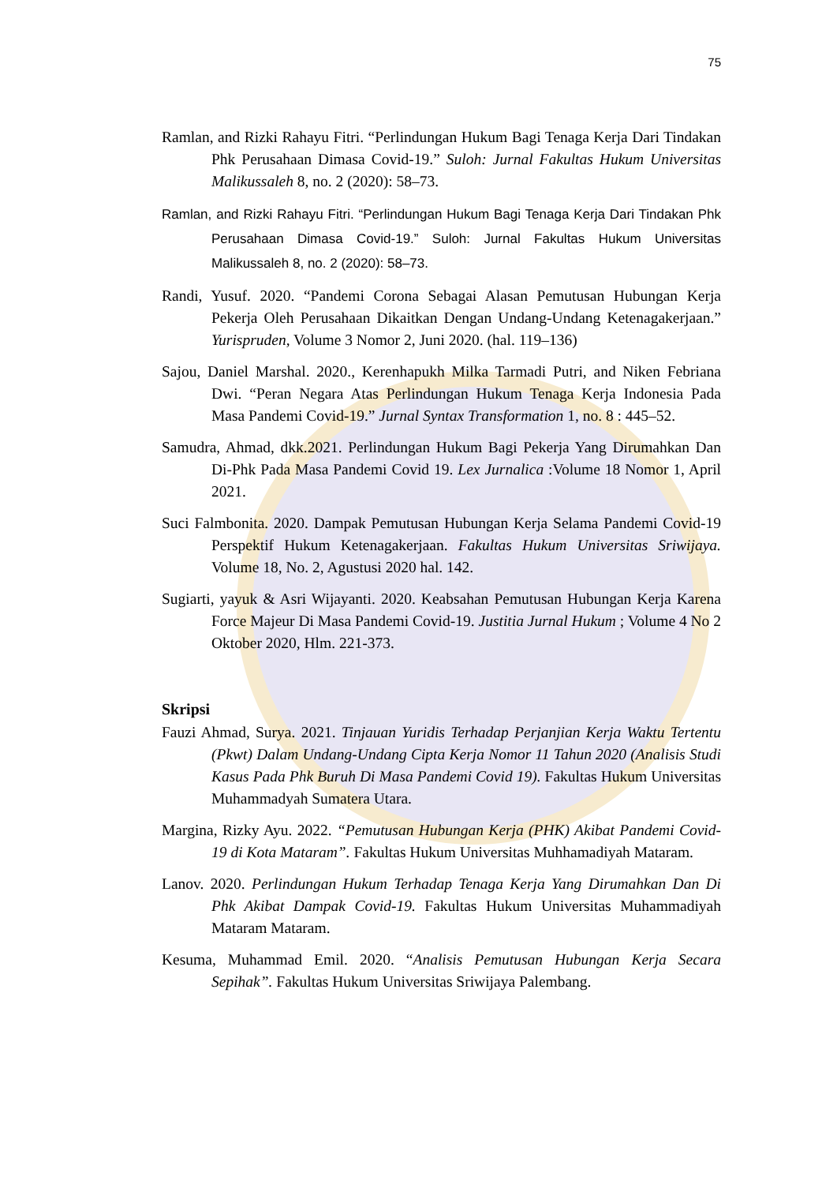75
Ramlan, and Rizki Rahayu Fitri. “Perlindungan Hukum Bagi Tenaga Kerja Dari Tindakan Phk Perusahaan Dimasa Covid-19.” Suloh: Jurnal Fakultas Hukum Universitas Malikussaleh 8, no. 2 (2020): 58–73.
Ramlan, and Rizki Rahayu Fitri. “Perlindungan Hukum Bagi Tenaga Kerja Dari Tindakan Phk Perusahaan Dimasa Covid-19.” Suloh: Jurnal Fakultas Hukum Universitas Malikussaleh 8, no. 2 (2020): 58–73.
Randi, Yusuf. 2020. “Pandemi Corona Sebagai Alasan Pemutusan Hubungan Kerja Pekerja Oleh Perusahaan Dikaitkan Dengan Undang-Undang Ketenagakerjaan.” Yurispruden, Volume 3 Nomor 2, Juni 2020. (hal. 119–136)
Sajou, Daniel Marshal. 2020., Kerenhapukh Milka Tarmadi Putri, and Niken Febriana Dwi. “Peran Negara Atas Perlindungan Hukum Tenaga Kerja Indonesia Pada Masa Pandemi Covid-19.” Jurnal Syntax Transformation 1, no. 8 : 445–52.
Samudra, Ahmad, dkk.2021. Perlindungan Hukum Bagi Pekerja Yang Dirumahkan Dan Di-Phk Pada Masa Pandemi Covid 19. Lex Jurnalica :Volume 18 Nomor 1, April 2021.
Suci Falmbonita. 2020. Dampak Pemutusan Hubungan Kerja Selama Pandemi Covid-19 Perspektif Hukum Ketenagakerjaan. Fakultas Hukum Universitas Sriwijaya. Volume 18, No. 2, Agustusi 2020 hal. 142.
Sugiarti, yayuk & Asri Wijayanti. 2020. Keabsahan Pemutusan Hubungan Kerja Karena Force Majeur Di Masa Pandemi Covid-19. Justitia Jurnal Hukum ; Volume 4 No 2 Oktober 2020, Hlm. 221-373.
Skripsi
Fauzi Ahmad, Surya. 2021. Tinjauan Yuridis Terhadap Perjanjian Kerja Waktu Tertentu (Pkwt) Dalam Undang-Undang Cipta Kerja Nomor 11 Tahun 2020 (Analisis Studi Kasus Pada Phk Buruh Di Masa Pandemi Covid 19). Fakultas Hukum Universitas Muhammadyah Sumatera Utara.
Margina, Rizky Ayu. 2022. “Pemutusan Hubungan Kerja (PHK) Akibat Pandemi Covid-19 di Kota Mataram”. Fakultas Hukum Universitas Muhhamadiyah Mataram.
Lanov. 2020. Perlindungan Hukum Terhadap Tenaga Kerja Yang Dirumahkan Dan Di Phk Akibat Dampak Covid-19. Fakultas Hukum Universitas Muhammadiyah Mataram Mataram.
Kesuma, Muhammad Emil. 2020. “Analisis Pemutusan Hubungan Kerja Secara Sepihak”. Fakultas Hukum Universitas Sriwijaya Palembang.